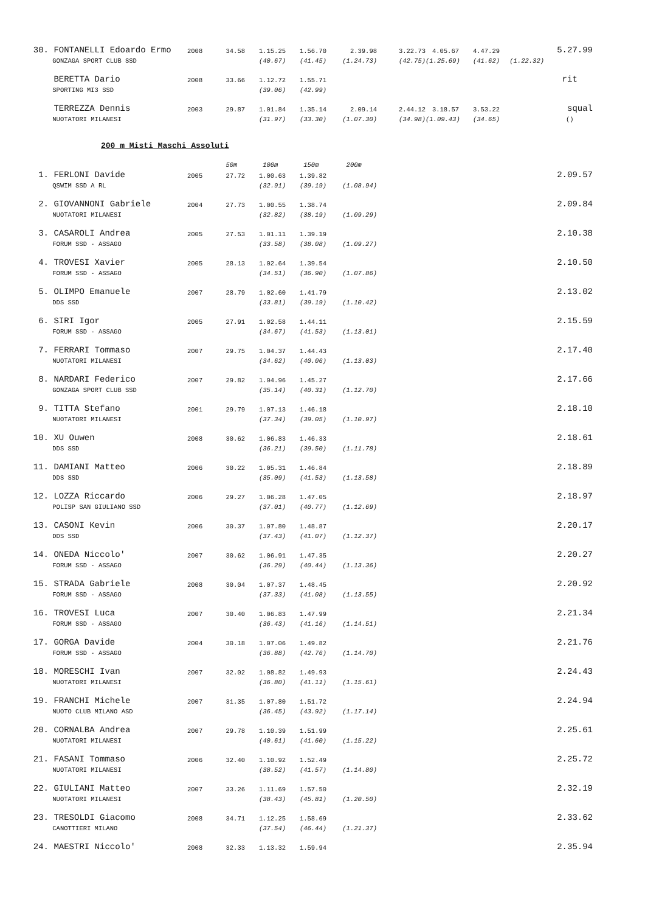| 30. | FONTANELLI Edoardo Ermo | 2008 | 34.58 | 1.15.25 | 1.56.70 | 2.39.98 | 3.22.73 | 4.05.67 | 4.47.29 | | 5.27.99 |
| | GONZAGA SPORT CLUB SSD | | | (40.67) | (41.45) | (1.24.73) | (42.75) | (1.25.69) | (41.62) | (1.22.32) | |
| | BERETTA Dario | 2008 | 33.66 | 1.12.72 | 1.55.71 | | | | | | rit |
| | SPORTING MI3 SSD | | | (39.06) | (42.99) | | | | | | |
| | TERREZZA Dennis | 2003 | 29.87 | 1.01.84 | 1.35.14 | 2.09.14 | 2.44.12 | 3.18.57 | 3.53.22 | | squal |
| | NUOTATORI MILANESI | | | (31.97) | (33.30) | (1.07.30) | (34.98) | (1.09.43) | (34.65) | | () |
200 m Misti Maschi Assoluti
| | | | 50m | 100m | 150m | 200m | | |
| 1. | FERLONI Davide | 2005 | 27.72 | 1.00.63 | 1.39.82 | | | 2.09.57 |
| | QSWIM SSD A RL | | | (32.91) | (39.19) | (1.08.94) | | |
| 2. | GIOVANNONI Gabriele | 2004 | 27.73 | 1.00.55 | 1.38.74 | | | 2.09.84 |
| | NUOTATORI MILANESI | | | (32.82) | (38.19) | (1.09.29) | | |
| 3. | CASAROLI Andrea | 2005 | 27.53 | 1.01.11 | 1.39.19 | | | 2.10.38 |
| | FORUM SSD - ASSAGO | | | (33.58) | (38.08) | (1.09.27) | | |
| 4. | TROVESI Xavier | 2005 | 28.13 | 1.02.64 | 1.39.54 | | | 2.10.50 |
| | FORUM SSD - ASSAGO | | | (34.51) | (36.90) | (1.07.86) | | |
| 5. | OLIMPO Emanuele | 2007 | 28.79 | 1.02.60 | 1.41.79 | | | 2.13.02 |
| | DDS SSD | | | (33.81) | (39.19) | (1.10.42) | | |
| 6. | SIRI Igor | 2005 | 27.91 | 1.02.58 | 1.44.11 | | | 2.15.59 |
| | FORUM SSD - ASSAGO | | | (34.67) | (41.53) | (1.13.01) | | |
| 7. | FERRARI Tommaso | 2007 | 29.75 | 1.04.37 | 1.44.43 | | | 2.17.40 |
| | NUOTATORI MILANESI | | | (34.62) | (40.06) | (1.13.03) | | |
| 8. | NARDARI Federico | 2007 | 29.82 | 1.04.96 | 1.45.27 | | | 2.17.66 |
| | GONZAGA SPORT CLUB SSD | | | (35.14) | (40.31) | (1.12.70) | | |
| 9. | TITTA Stefano | 2001 | 29.79 | 1.07.13 | 1.46.18 | | | 2.18.10 |
| | NUOTATORI MILANESI | | | (37.34) | (39.05) | (1.10.97) | | |
| 10. | XU Ouwen | 2008 | 30.62 | 1.06.83 | 1.46.33 | | | 2.18.61 |
| | DDS SSD | | | (36.21) | (39.50) | (1.11.78) | | |
| 11. | DAMIANI Matteo | 2006 | 30.22 | 1.05.31 | 1.46.84 | | | 2.18.89 |
| | DDS SSD | | | (35.09) | (41.53) | (1.13.58) | | |
| 12. | LOZZA Riccardo | 2006 | 29.27 | 1.06.28 | 1.47.05 | | | 2.18.97 |
| | POLISP SAN GIULIANO SSD | | | (37.01) | (40.77) | (1.12.69) | | |
| 13. | CASONI Kevin | 2006 | 30.37 | 1.07.80 | 1.48.87 | | | 2.20.17 |
| | DDS SSD | | | (37.43) | (41.07) | (1.12.37) | | |
| 14. | ONEDA Niccolo' | 2007 | 30.62 | 1.06.91 | 1.47.35 | | | 2.20.27 |
| | FORUM SSD - ASSAGO | | | (36.29) | (40.44) | (1.13.36) | | |
| 15. | STRADA Gabriele | 2008 | 30.04 | 1.07.37 | 1.48.45 | | | 2.20.92 |
| | FORUM SSD - ASSAGO | | | (37.33) | (41.08) | (1.13.55) | | |
| 16. | TROVESI Luca | 2007 | 30.40 | 1.06.83 | 1.47.99 | | | 2.21.34 |
| | FORUM SSD - ASSAGO | | | (36.43) | (41.16) | (1.14.51) | | |
| 17. | GORGA Davide | 2004 | 30.18 | 1.07.06 | 1.49.82 | | | 2.21.76 |
| | FORUM SSD - ASSAGO | | | (36.88) | (42.76) | (1.14.70) | | |
| 18. | MORESCHI Ivan | 2007 | 32.02 | 1.08.82 | 1.49.93 | | | 2.24.43 |
| | NUOTATORI MILANESI | | | (36.80) | (41.11) | (1.15.61) | | |
| 19. | FRANCHI Michele | 2007 | 31.35 | 1.07.80 | 1.51.72 | | | 2.24.94 |
| | NUOTO CLUB MILANO ASD | | | (36.45) | (43.92) | (1.17.14) | | |
| 20. | CORNALBA Andrea | 2007 | 29.78 | 1.10.39 | 1.51.99 | | | 2.25.61 |
| | NUOTATORI MILANESI | | | (40.61) | (41.60) | (1.15.22) | | |
| 21. | FASANI Tommaso | 2006 | 32.40 | 1.10.92 | 1.52.49 | | | 2.25.72 |
| | NUOTATORI MILANESI | | | (38.52) | (41.57) | (1.14.80) | | |
| 22. | GIULIANI Matteo | 2007 | 33.26 | 1.11.69 | 1.57.50 | | | 2.32.19 |
| | NUOTATORI MILANESI | | | (38.43) | (45.81) | (1.20.50) | | |
| 23. | TRESOLDI Giacomo | 2008 | 34.71 | 1.12.25 | 1.58.69 | | | 2.33.62 |
| | CANOTTIERI MILANO | | | (37.54) | (46.44) | (1.21.37) | | |
| 24. | MAESTRI Niccolo' | 2008 | 32.33 | 1.13.32 | 1.59.94 | | | 2.35.94 |